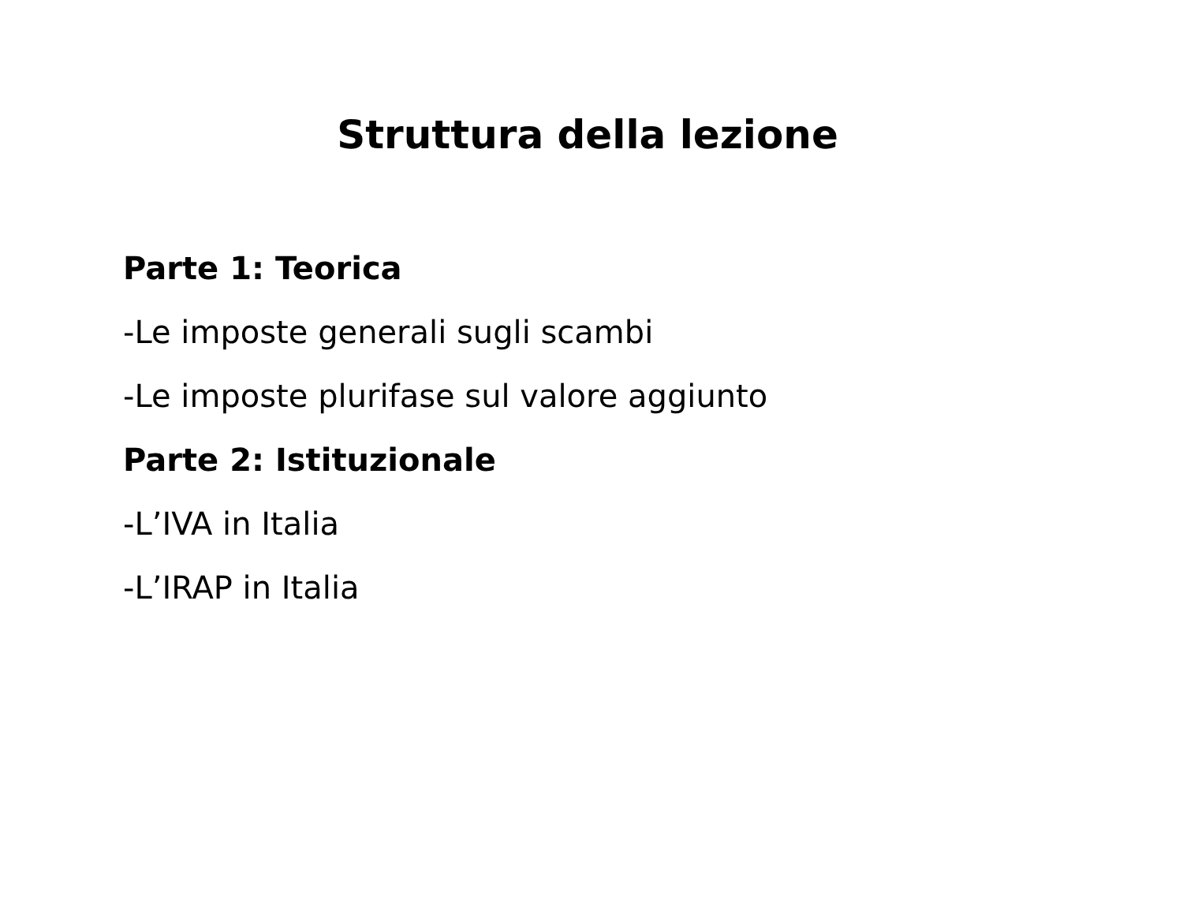Struttura della lezione
Parte 1: Teorica
-Le imposte generali sugli scambi
-Le imposte plurifase sul valore aggiunto
Parte 2: Istituzionale
-L’IVA in Italia
-L’IRAP in Italia